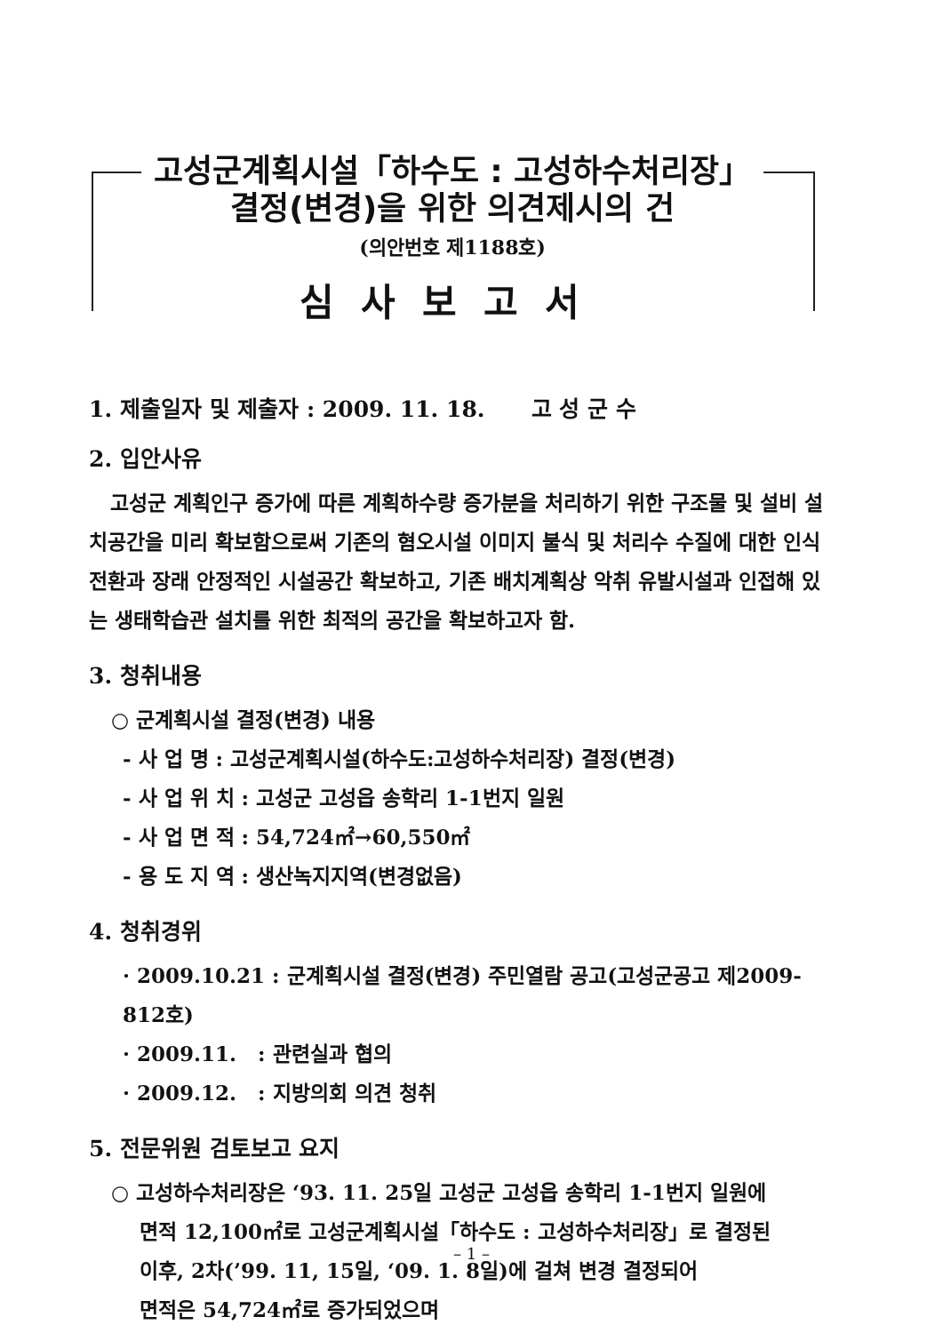고성군계획시설「하수도 : 고성하수처리장」
결정(변경)을 위한 의견제시의 건
(의안번호 제1188호)
심사보고서
1. 제출일자 및 제출자 : 2009. 11. 18. 고 성 군 수
2. 입안사유
고성군 계획인구 증가에 따른 계획하수량 증가분을 처리하기 위한 구조물 및 설비 설치공간을 미리 확보함으로써 기존의 혐오시설 이미지 불식 및 처리수 수질에 대한 인식 전환과 장래 안정적인 시설공간 확보하고, 기존 배치계획상 악취 유발시설과 인접해 있는 생태학습관 설치를 위한 최적의 공간을 확보하고자 함.
3. 청취내용
○ 군계획시설 결정(변경) 내용
- 사 업 명 : 고성군계획시설(하수도:고성하수처리장) 결정(변경)
- 사 업 위 치 : 고성군 고성읍 송학리 1-1번지 일원
- 사 업 면 적 : 54,724㎡→60,550㎡
- 용 도 지 역 : 생산녹지지역(변경없음)
4. 청취경위
· 2009.10.21 : 군계획시설 결정(변경) 주민열람 공고(고성군공고 제2009-812호)
· 2009.11. : 관련실과 협의
· 2009.12. : 지방의회 의견 청취
5. 전문위원 검토보고 요지
○ 고성하수처리장은 ‘93. 11. 25일 고성군 고성읍 송학리 1-1번지 일원에
면적 12,100㎡로 고성군계획시설「하수도 : 고성하수처리장」로 결정된
이후, 2차(’99. 11, 15일, ‘09. 1. 8일)에 걸쳐 변경 결정되어
면적은 54,724㎡로 증가되었으며
– 1 –